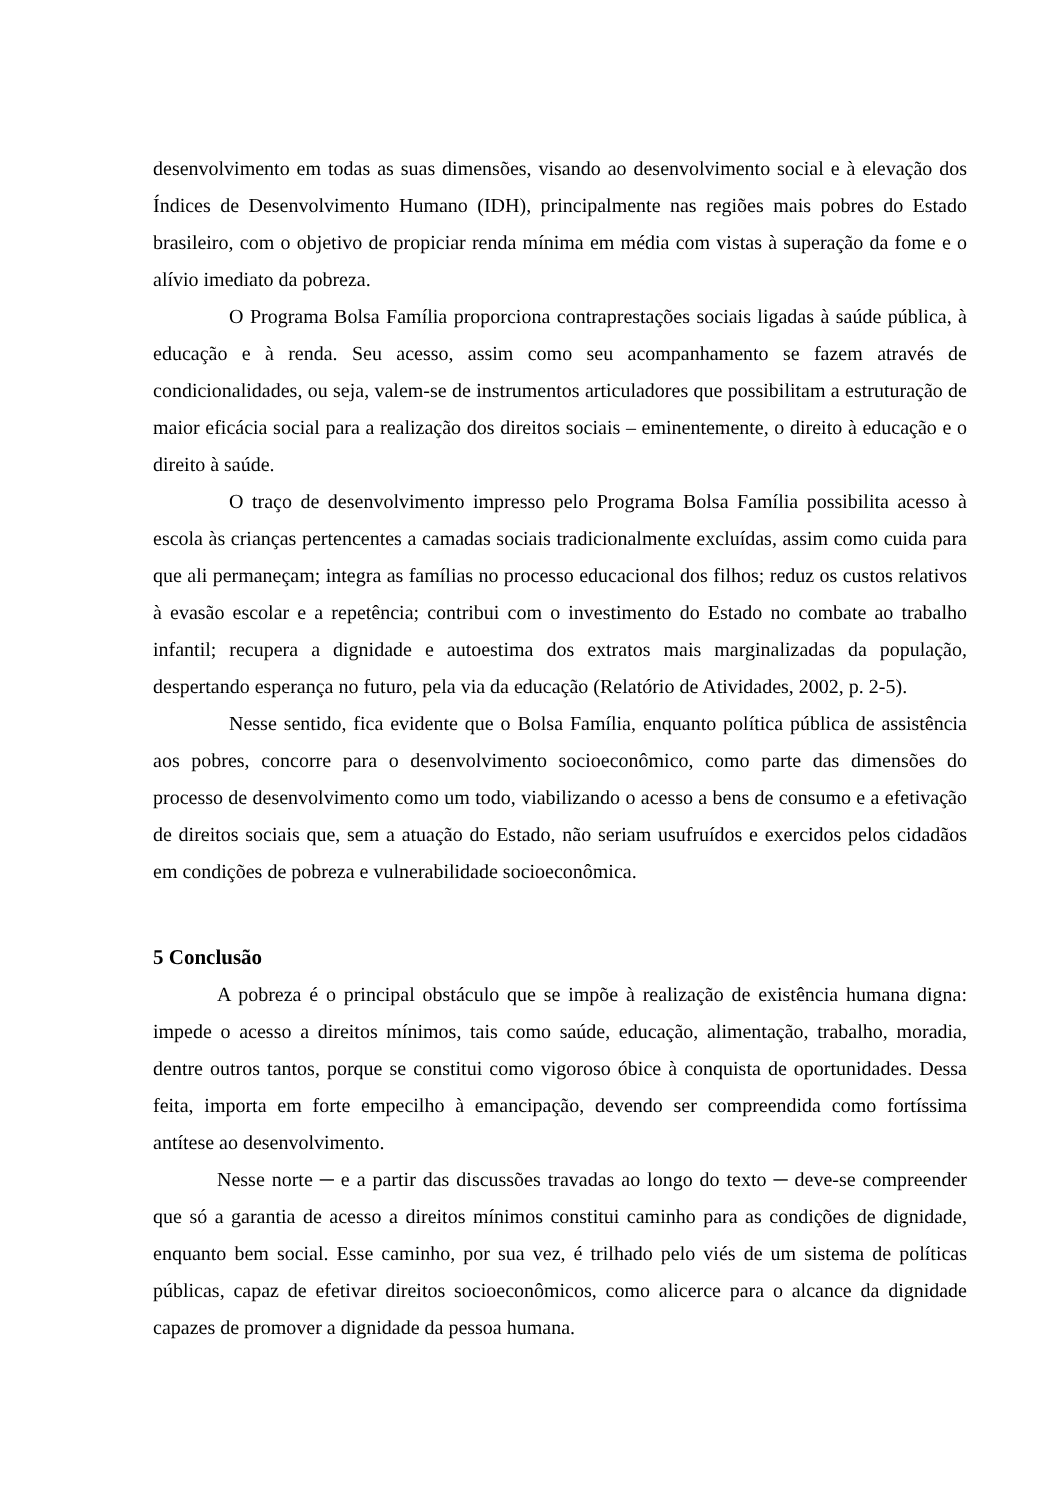desenvolvimento em todas as suas dimensões, visando ao desenvolvimento social e à elevação dos Índices de Desenvolvimento Humano (IDH), principalmente nas regiões mais pobres do Estado brasileiro, com o objetivo de propiciar renda mínima em média com vistas à superação da fome e o alívio imediato da pobreza.
O Programa Bolsa Família proporciona contraprestações sociais ligadas à saúde pública, à educação e à renda. Seu acesso, assim como seu acompanhamento se fazem através de condicionalidades, ou seja, valem-se de instrumentos articuladores que possibilitam a estruturação de maior eficácia social para a realização dos direitos sociais – eminentemente, o direito à educação e o direito à saúde.
O traço de desenvolvimento impresso pelo Programa Bolsa Família possibilita acesso à escola às crianças pertencentes a camadas sociais tradicionalmente excluídas, assim como cuida para que ali permaneçam; integra as famílias no processo educacional dos filhos; reduz os custos relativos à evasão escolar e a repetência; contribui com o investimento do Estado no combate ao trabalho infantil; recupera a dignidade e autoestima dos extratos mais marginalizadas da população, despertando esperança no futuro, pela via da educação (Relatório de Atividades, 2002, p. 2-5).
Nesse sentido, fica evidente que o Bolsa Família, enquanto política pública de assistência aos pobres, concorre para o desenvolvimento socioeconômico, como parte das dimensões do processo de desenvolvimento como um todo, viabilizando o acesso a bens de consumo e a efetivação de direitos sociais que, sem a atuação do Estado, não seriam usufruídos e exercidos pelos cidadãos em condições de pobreza e vulnerabilidade socioeconômica.
5 Conclusão
A pobreza é o principal obstáculo que se impõe à realização de existência humana digna: impede o acesso a direitos mínimos, tais como saúde, educação, alimentação, trabalho, moradia, dentre outros tantos, porque se constitui como vigoroso óbice à conquista de oportunidades. Dessa feita, importa em forte empecilho à emancipação, devendo ser compreendida como fortíssima antítese ao desenvolvimento.
Nesse norte ─ e a partir das discussões travadas ao longo do texto ─ deve-se compreender que só a garantia de acesso a direitos mínimos constitui caminho para as condições de dignidade, enquanto bem social. Esse caminho, por sua vez, é trilhado pelo viés de um sistema de políticas públicas, capaz de efetivar direitos socioeconômicos, como alicerce para o alcance da dignidade capazes de promover a dignidade da pessoa humana.